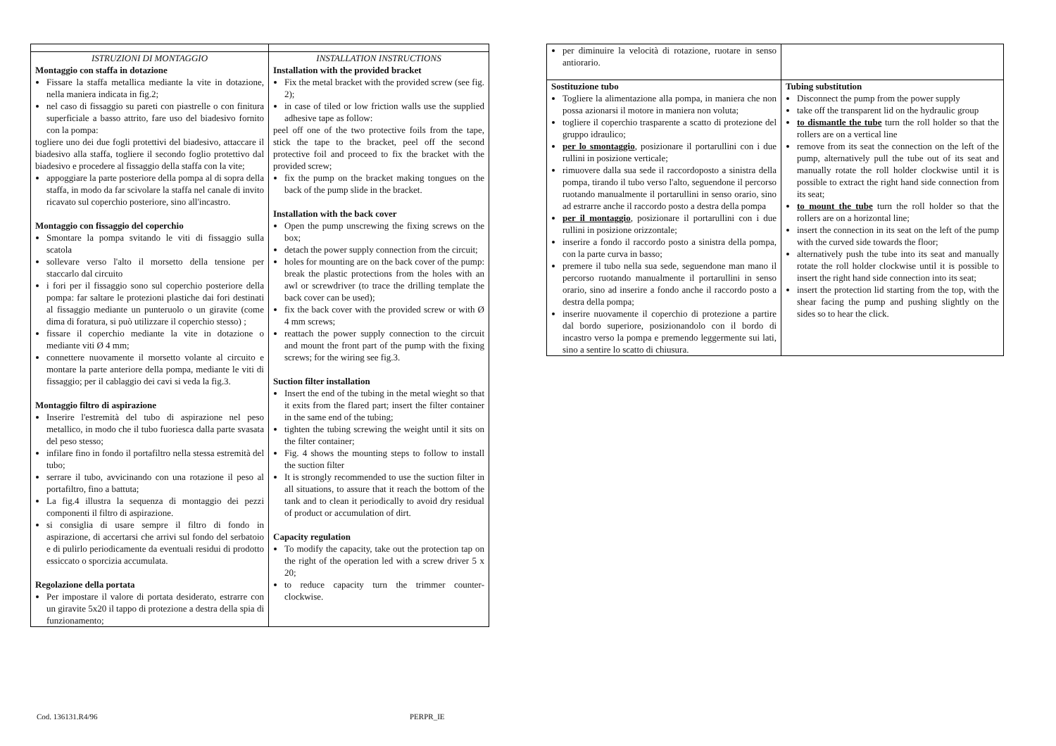| ISTRUZIONI DI MONTAGGIO Montaggio con staffa in dotazione Fissare la staffa metallica mediante la vite in dotazione, nella maniera indicata in fig.2; nel caso di fissaggio su pareti con piastrelle o con finitura superficiale a basso attrito, fare uso del biadesivo fornito con la pompa: togliere uno dei due fogli protettivi del biadesivo, attaccare il biadesivo alla staffa, togliere il secondo foglio protettivo dal biadesivo e procedere al fissaggio della staffa con la vite; appoggiare la parte posteriore della pompa al di sopra della staffa, in modo da far scivolare la staffa nel canale di invito ricavato sul coperchio posteriore, sino all'incastro. Montaggio con fissaggio del coperchio Smontare la pompa svitando le viti di fissaggio sulla scatola sollevare verso l'alto il morsetto della tensione per staccarlo dal circuito i fori per il fissaggio sono sul coperchio posteriore della pompa: far saltare le protezioni plastiche dai fori destinati al fissaggio mediante un punteruolo o un giravite (come dima di foratura, si può utilizzare il coperchio stesso) ; fissare il coperchio mediante la vite in dotazione o mediante viti Ø 4 mm; connettere nuovamente il morsetto volante al circuito e montare la parte anteriore della pompa, mediante le viti di fissaggio; per il cablaggio dei cavi si veda la fig.3. Montaggio filtro di aspirazione Inserire l'estremità del tubo di aspirazione nel peso metallico, in modo che il tubo fuoriesca dalla parte svasata del peso stesso; infilare fino in fondo il portafiltro nella stessa estremità del tubo; serrare il tubo, avvicinando con una rotazione il peso al portafiltro, fino a battuta; La fig.4 illustra la sequenza di montaggio dei pezzi componenti il filtro di aspirazione. si consiglia di usare sempre il filtro di fondo in aspirazione, di accertarsi che arrivi sul fondo del serbatoio e di pulirlo periodicamente da eventuali residui di prodotto essiccato o sporcizia accumulata. Regolazione della portata Per impostare il valore di portata desiderato, estrarre con un giravite 5x20 il tappo di protezione a destra della spia di funzionamento; | INSTALLATION INSTRUCTIONS Installation with the provided bracket Fix the metal bracket with the provided screw (see fig. 2); in case of tiled or low friction walls use the supplied adhesive tape as follow: peel off one of the two protective foils from the tape, stick the tape to the bracket, peel off the second protective foil and proceed to fix the bracket with the provided screw; fix the pump on the bracket making tongues on the back of the pump slide in the bracket. Installation with the back cover Open the pump unscrewing the fixing screws on the box; detach the power supply connection from the circuit; holes for mounting are on the back cover of the pump: break the plastic protections from the holes with an awl or screwdriver (to trace the drilling template the back cover can be used); fix the back cover with the provided screw or with Ø 4 mm screws; reattach the power supply connection to the circuit and mount the front part of the pump with the fixing screws; for the wiring see fig.3. Suction filter installation Insert the end of the tubing in the metal wieght so that it exits from the flared part; insert the filter container in the same end of the tubing; tighten the tubing screwing the weight until it sits on the filter container; Fig. 4 shows the mounting steps to follow to install the suction filter It is strongly recommended to use the suction filter in all situations, to assure that it reach the bottom of the tank and to clean it periodically to avoid dry residual of product or accumulation of dirt. Capacity regulation To modify the capacity, take out the protection tap on the right of the operation led with a screw driver 5 x 20; to reduce capacity turn the trimmer counter-clockwise. |
| per diminuire la velocità di rotazione, ruotare in senso antiorario. | |
| Sostituzione tubo Togliere la alimentazione alla pompa, in maniera che non possa azionarsi il motore in maniera non voluta; togliere il coperchio trasparente a scatto di protezione del gruppo idraulico; per lo smontaggio , posizionare il portarullini con i due rullini in posizione verticale; rimuovere dalla sua sede il raccordoposto a sinistra della pompa, tirando il tubo verso l'alto, seguendone il percorso ruotando manualmente il portarullini in senso orario, sino ad estrarre anche il raccordo posto a destra della pompa per il montaggio , posizionare il portarullini con i due rullini in posizione orizzontale; inserire a fondo il raccordo posto a sinistra della pompa, con la parte curva in basso; premere il tubo nella sua sede, seguendone man mano il percorso ruotando manualmente il portarullini in senso orario, sino ad inserire a fondo anche il raccordo posto a destra della pompa; inserire nuovamente il coperchio di protezione a partire dal bordo superiore, posizionandolo con il bordo di incastro verso la pompa e premendo leggermente sui lati, sino a sentire lo scatto di chiusura. | Tubing substitution Disconnect the pump from the power supply take off the transparent lid on the hydraulic group to dismantle the tube turn the roll holder so that the rollers are on a vertical line remove from its seat the connection on the left of the pump, alternatively pull the tube out of its seat and manually rotate the roll holder clockwise until it is possible to extract the right hand side connection from its seat; to mount the tube turn the roll holder so that the rollers are on a horizontal line; insert the connection in its seat on the left of the pump with the curved side towards the floor; alternatively push the tube into its seat and manually rotate the roll holder clockwise until it is possible to insert the right hand side connection into its seat; insert the protection lid starting from the top, with the shear facing the pump and pushing slightly on the sides so to hear the click. |
Cod. 136131.R4/96 PERPR_IE